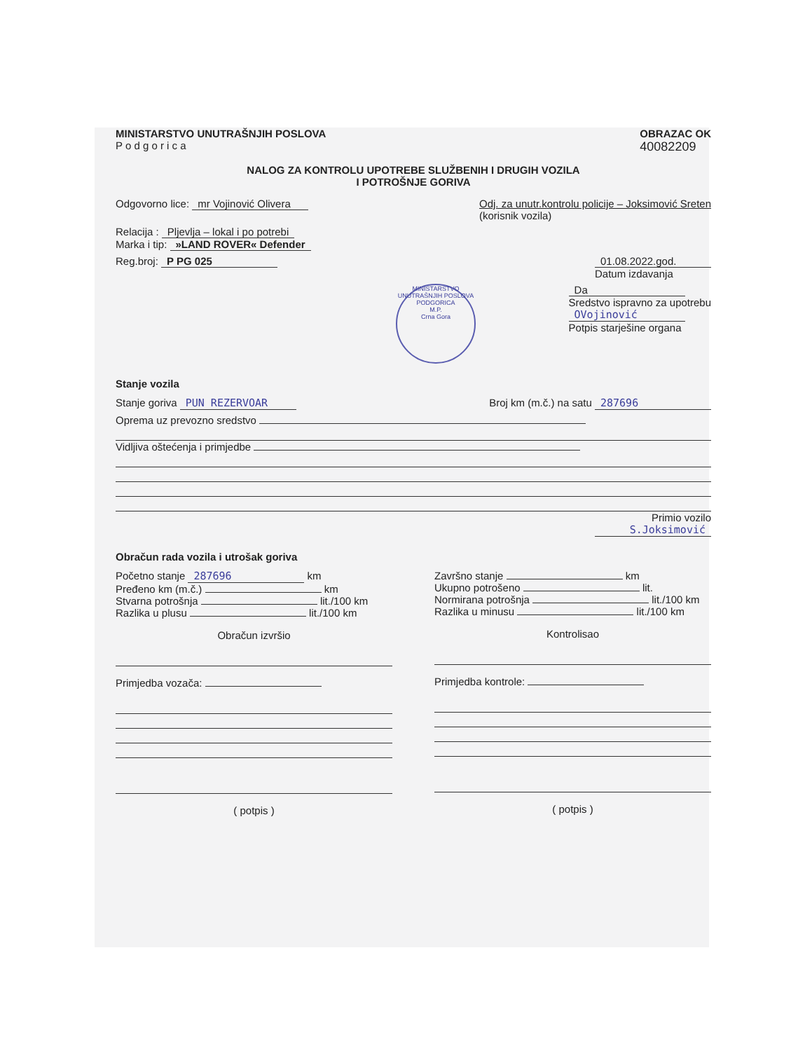MINISTARSTVO UNUTRAŠNJIH POSLOVA
P o d g o r i c a
OBRAZAC OK
40082209
NALOG ZA KONTROLU UPOTREBE SLUŽBENIH I DRUGIH VOZILA
I POTROŠNJE GORIVA
Odgovorno lice: mr Vojinović Olivera
Odj. za unutr.kontrolu policije – Joksimović Sreten
(korisnik vozila)
Relacija : Pljevlja – lokal i po potrebi
Marka i tip: »LAND ROVER« Defender
Reg.broj: P PG 025 01.08.2022.god.
Datum izdavanja
MINISTARSTVO UNUTRAŠNJIH POSLOVA PODGORICA
M.P.
Crna Gora
Da
Sredstvo ispravno za upotrebu
OVojinović
Potpis starješine organa
Stanje vozila
Stanje goriva PUN REZERVOAR Broj km (m.č.) na satu 287696
Oprema uz prevozno sredstvo
Vidljiva oštećenja i primjedbe
Primio vozilo
S.Joksimović
Obračun rada vozila i utrošak goriva
Početno stanje 287696 km
Pređeno km (m.č.) km
Stvarna potrošnja lit./100 km
Razlika u plusu lit./100 km
Obračun izvršio
Primjedba vozača:
( potpis )
Završno stanje km
Ukupno potrošeno lit.
Normirana potrošnja lit./100 km
Razlika u minusu lit./100 km
Kontrolisao
Primjedba kontrole:
( potpis )